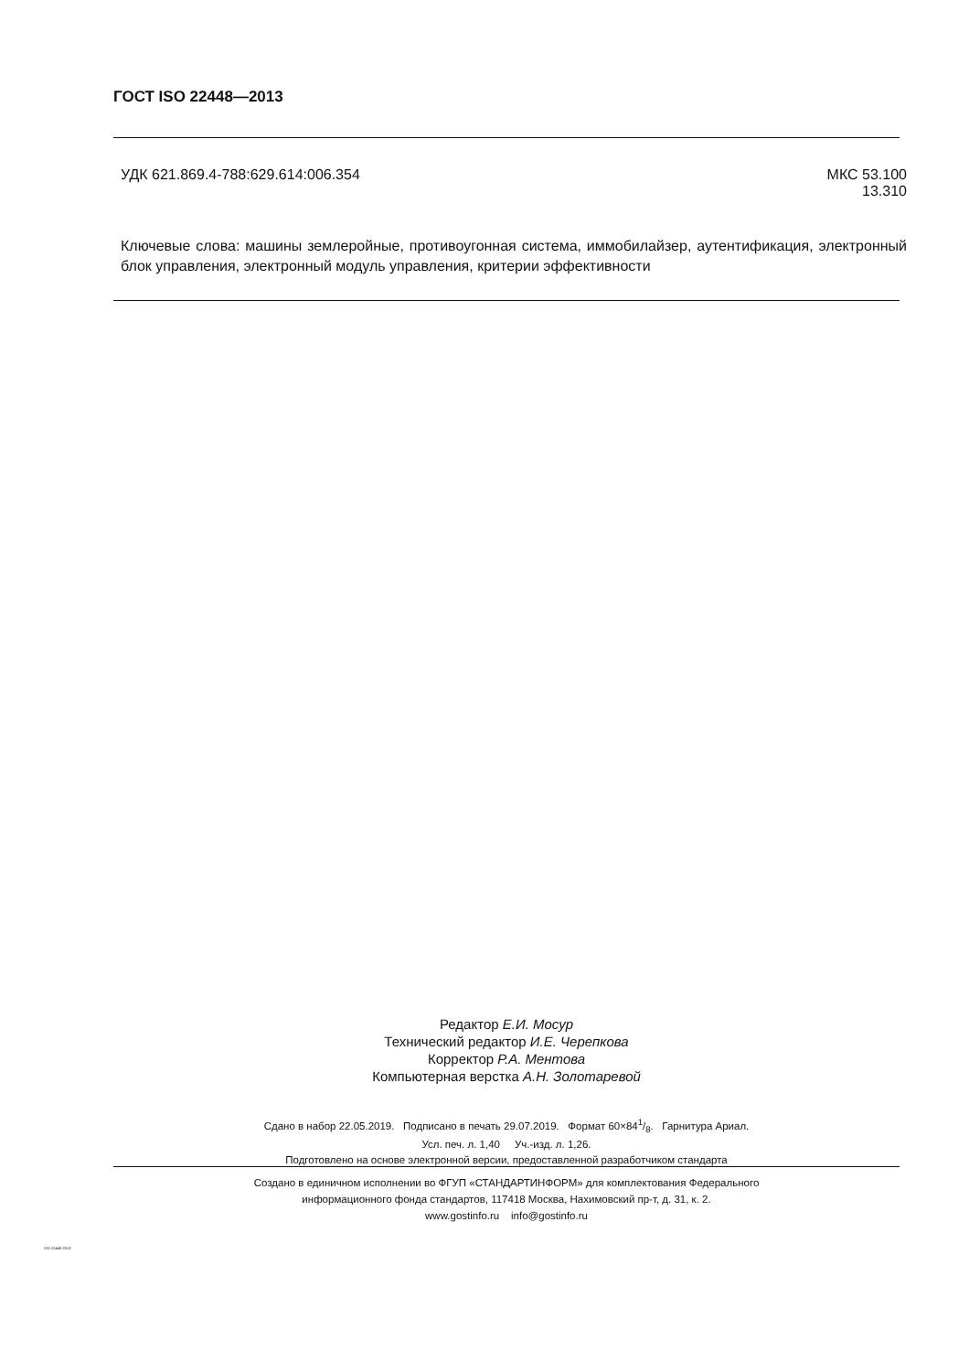ГОСТ ISO 22448—2013
УДК 621.869.4-788:629.614:006.354
МКС 53.100
13.310
Ключевые слова: машины землеройные, противоугонная система, иммобилайзер, аутентификация, электронный блок управления, электронный модуль управления, критерии эффективности
Редактор Е.И. Мосур
Технический редактор И.Е. Черепкова
Корректор Р.А. Ментова
Компьютерная верстка А.Н. Золотаревой
Сдано в набор 22.05.2019. Подписано в печать 29.07.2019. Формат 60×841/8. Гарнитура Ариал.
Усл. печ. л. 1,40 Уч.-изд. л. 1,26.
Подготовлено на основе электронной версии, предоставленной разработчиком стандарта
Создано в единичном исполнении во ФГУП «СТАНДАРТИНФОРМ» для комплектования Федерального
информационного фонда стандартов, 117418 Москва, Нахимовский пр-т, д. 31, к. 2.
www.gostinfo.ru info@gostinfo.ru
ISO 22448-2013